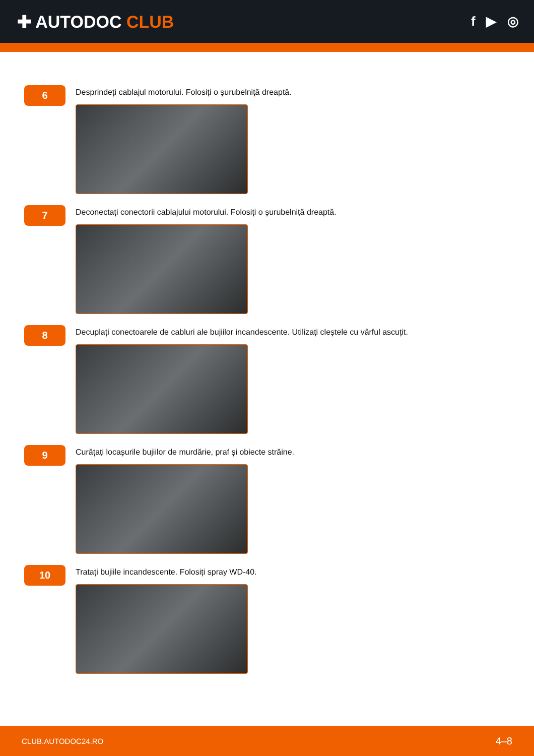✚ AUTODOC CLUB
f ▶ ◎
6
Desprindeți cablajul motorului. Folosiți o șurubelniță dreaptă.
7
Deconectați conectorii cablajului motorului. Folosiți o șurubelniță dreaptă.
8
Decuplați conectoarele de cabluri ale bujiilor incandescente. Utilizați cleștele cu vârful ascuțit.
9
Curățați locașurile bujiilor de murdărie, praf și obiecte străine.
10
Tratați bujiile incandescente. Folosiți spray WD-40.
CLUB.AUTODOC24.RO 4–8